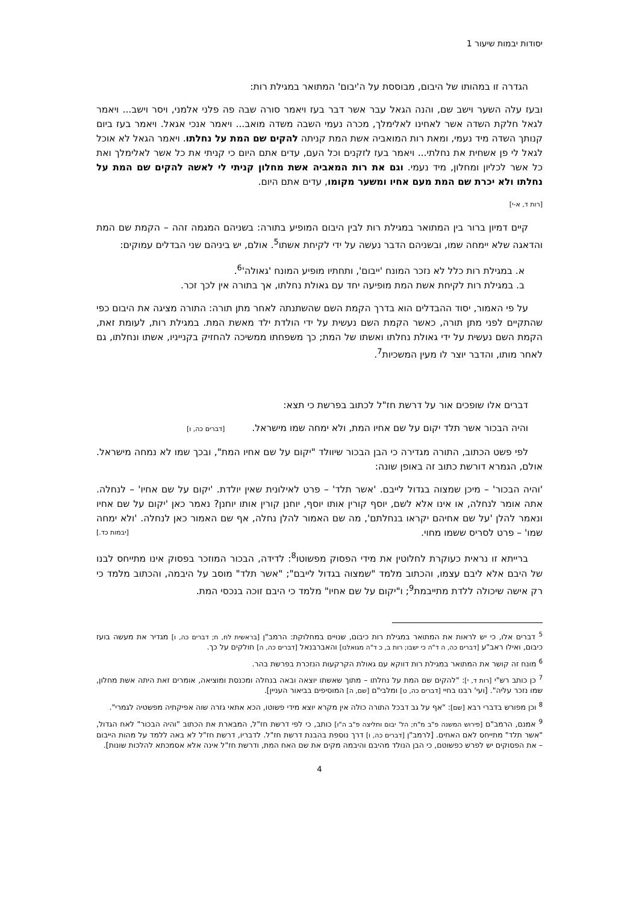יסודות יבמות שיעור 1
הגדרה זו במהותו של היבום, מבוססת על ה'יבום' המתואר במגילת רות:
ובעז עלה השער וישב שם, והנה הגאל עבר אשר דבר בעז ויאמר סורה שבה פה פלני אלמני, ויסר וישב... ויאמר לגאל חלקת השדה אשר לאחינו לאלימלך, מכרה נעמי השבה משדה מואב... ויאמר אנכי אגאל. ויאמר בעז ביום קנותך השדה מיד נעמי, ומאת רות המואביה אשת המת קניתה להקים שם המת על נחלתו. ויאמר הגאל לא אוכל לגאל לי פן אשחית את נחלתי... ויאמר בעז לזקנים וכל העם, עדים אתם היום כי קניתי את כל אשר לאלימלך ואת כל אשר לכליון ומחלון, מיד נעמי. וגם את רות המאביה אשת מחלון קניתי לי לאשה להקים שם המת על נחלתו ולא יכרת שם המת מעם אחיו ומשער מקומו, עדים אתם היום.
[רות ד, א-י]
קיים דמיון ברור בין המתואר במגילת רות לבין היבום המופיע בתורה: בשניהם המגמה זהה – הקמת שם המת והדאגה שלא יימחה שמו, ובשניהם הדבר נעשה על ידי לקיחת אשתו<sup>5</sup>. אולם, יש ביניהם שני הבדלים עמוקים:
א. במגילת רות כלל לא נזכר המונח 'ייבום', ותחתיו מופיע המונח 'גאולה'<sup>6</sup>.
ב. במגילת רות לקיחת אשת המת מופיעה יחד עם גאולת נחלתו, אך בתורה אין לכך זכר.
על פי האמור, יסוד ההבדלים הוא בדרך הקמת השם שהשתנתה לאחר מתן תורה: התורה מציגה את היבום כפי שהתקיים לפני מתן תורה, כאשר הקמת השם נעשית על ידי הולדת ילד מאשת המת. במגילת רות, לעומת זאת, הקמת השם נעשית על ידי גאולת נחלתו ואשתו של המת; כך משפחתו ממשיכה להחזיק בקנייניו, אשתו ונחלתו, גם לאחר מותו, והדבר יוצר לו מעין המשכיות<sup>7</sup>.
דברים אלו שופכים אור על דרשת חז"ל לכתוב בפרשת כי תצא:
והיה הבכור אשר תלד יקום על שם אחיו המת, ולא ימחה שמו מישראל. [דברים כה, ו]
לפי פשט הכתוב, התורה מגדירה כי הבן הבכור שיוולד "יקום על שם אחיו המת", ובכך שמו לא נמחה מישראל. אולם, הגמרא דורשת כתוב זה באופן שונה:
'והיה הבכור' – מיכן שמצוה בגדול לייבם. 'אשר תלד' – פרט לאילונית שאין יולדת. 'יקום על שם אחיו' – לנחלה. אתה אומר לנחלה, או אינו אלא לשם, יוסף קורין אותו יוסף, יוחנן קורין אותו יוחנן? נאמר כאן 'יקום על שם אחיו ונאמר להלן 'על שם אחיהם יקראו בנחלתם', מה שם האמור להלן נחלה, אף שם האמור כאן לנחלה. 'ולא ימחה שמו' – פרט לסריס ששמו מחוי. [יבמות כד.]
ברייתא זו נראית כעוקרת לחלוטין את מידי הפסוק מפשוטו<sup>8</sup>: לדידה, הבכור המוזכר בפסוק אינו מתייחס לבנו של היבם אלא ליבם עצמו, והכתוב מלמד "שמצוה בגדול לייבם"; "אשר תלד" מוסב על היבמה, והכתוב מלמד כי רק אישה שיכולה ללדת מתייבמת<sup>9</sup>; ו"יקום על שם אחיו" מלמד כי היבם זוכה בנכסי המת.
<sup>5</sup> דברים אלו, כי יש לראות את המתואר במגילת רות כיבום, שנויים במחלוקת: הרמב"ן [בראשית לח, ח; דברים כה, ו] מגדיר את מעשה בועז כיבום, ואילו ראב"ע [דברים כה, ה ד"ה כי ישבו; רות ב, כ ד"ה מגואלנו] והאברבנאל [דברים כה, ה] חולקים על כך.
<sup>6</sup> מונח זה קושר את המתואר במגילת רות דווקא עם גאולת הקרקעות הנזכרת בפרשת בהר.
<sup>7</sup> כן כותב רש"י [רות ד, י]: "להקים שם המת על נחלתו – מתוך שאשתו יוצאה ובאה בנחלה ומכנסת ומוציאה, אומרים זאת היתה אשת מחלון, שמו נזכר עליה". [ועי' רבנו בחיי [דברים כה, ט] ומלבי"ם [שם, ה] המוסיפים בביאור העניין].
<sup>8</sup> וכן מפורש בדברי רבא [שם]: "אף על גב דבכל התורה כולה אין מקרא יוצא מידי פשוטו, הכא אתאי גזרה שוה אפיקתיה מפשטיה לגמרי".
<sup>9</sup> אמנם, הרמב"ם [פירוש המשנה פ"ב מ"ח; הל' יבום וחליצה פ"ב ה"ו] כותב, כי לפי דרשת חז"ל, המבארת את הכתוב "והיה הבכור" לאח הגדול, "אשר תלד" מתייחס לאם האחים. [לרמב"ן [דברים כה, ו] דרך נוספת בהבנת דרשת חז"ל. לדבריו, דרשת חז"ל לא באה ללמד על מהות הייבום – את הפסוקים יש לפרש כפשוטם, כי הבן הנולד מהיבם והיבמה מקים את שם האח המת, ודרשת חז"ל אינה אלא אסמכתא להלכות שונות].
4